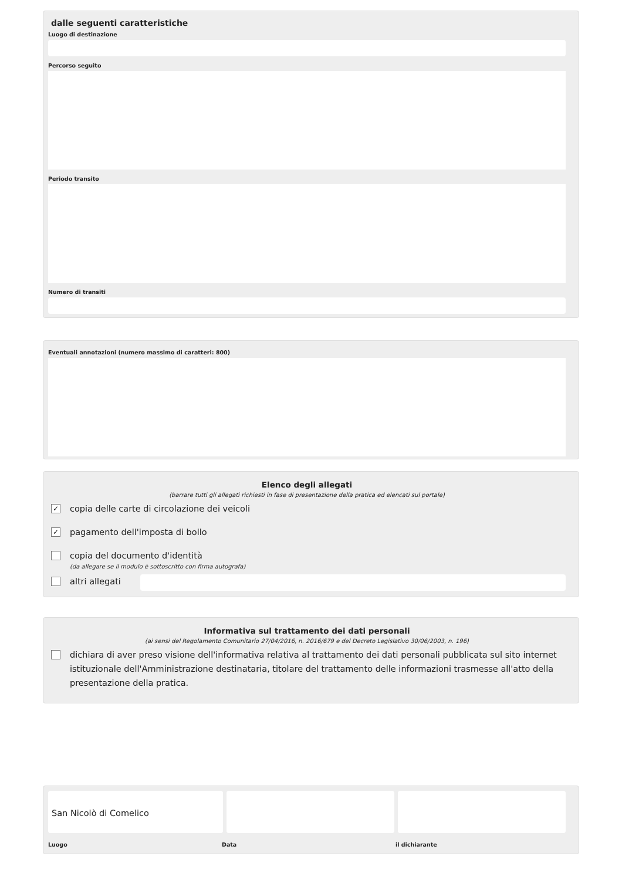dalle seguenti caratteristiche
Luogo di destinazione
Percorso seguito
Periodo transito
Numero di transiti
Eventuali annotazioni (numero massimo di caratteri: 800)
Elenco degli allegati
(barrare tutti gli allegati richiesti in fase di presentazione della pratica ed elencati sul portale)
✓ copia delle carte di circolazione dei veicoli
✓ pagamento dell'imposta di bollo
copia del documento d'identità
(da allegare se il modulo è sottoscritto con firma autografa)
altri allegati
Informativa sul trattamento dei dati personali
(ai sensi del Regolamento Comunitario 27/04/2016, n. 2016/679 e del Decreto Legislativo 30/06/2003, n. 196)
dichiara di aver preso visione dell'informativa relativa al trattamento dei dati personali pubblicata sul sito internet istituzionale dell'Amministrazione destinataria, titolare del trattamento delle informazioni trasmesse all'atto della presentazione della pratica.
San Nicolò di Comelico
Luogo Data il dichiarante